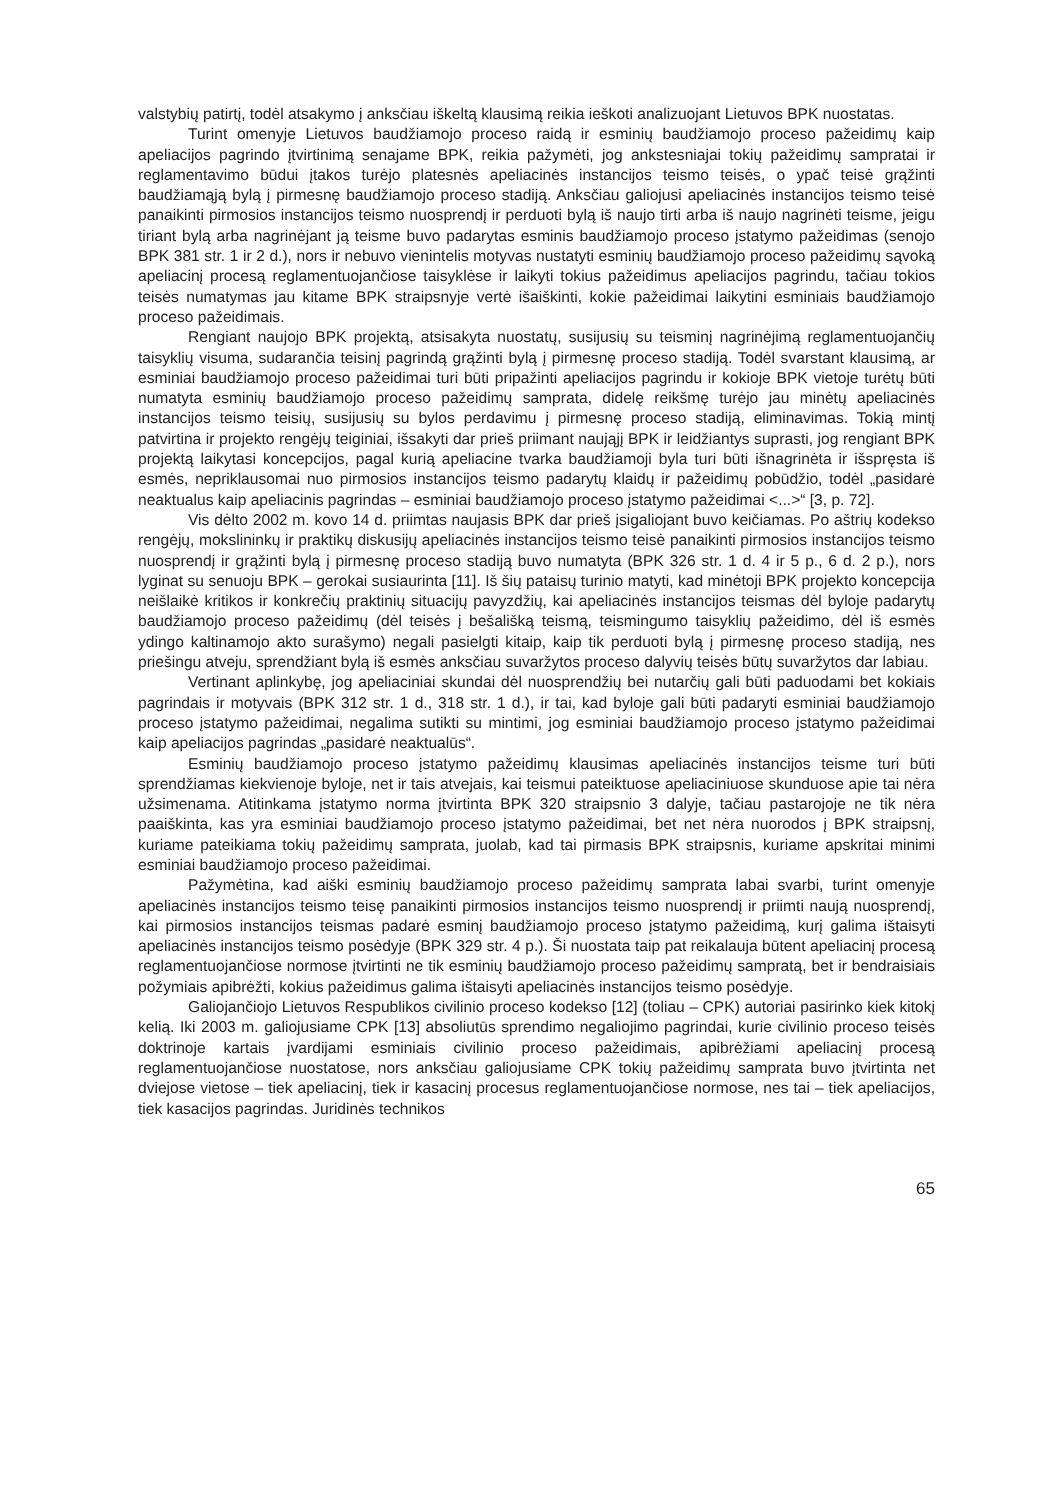valstybių patirtį, todėl atsakymo į anksčiau iškeltą klausimą reikia ieškoti analizuojant Lietuvos BPK nuostatas.
Turint omenyje Lietuvos baudžiamojo proceso raidą ir esminių baudžiamojo proceso pažeidimų kaip apeliacijos pagrindo įtvirtinimą senajame BPK, reikia pažymėti, jog ankstesniajai tokių pažeidimų sampratai ir reglamentavimo būdui įtakos turėjo platesnės apeliacinės instancijos teismo teisės, o ypač teisė grąžinti baudžiamąją bylą į pirmesnę baudžiamojo proceso stadiją. Anksčiau galiojusi apeliacinės instancijos teismo teisė panaikinti pirmosios instancijos teismo nuosprendį ir perduoti bylą iš naujo tirti arba iš naujo nagrinėti teisme, jeigu tiriant bylą arba nagrinėjant ją teisme buvo padarytas esminis baudžiamojo proceso įstatymo pažeidimas (senojo BPK 381 str. 1 ir 2 d.), nors ir nebuvo vienintelis motyvas nustatyti esminių baudžiamojo proceso pažeidimų sąvoką apeliacinį procesą reglamentuojančiose taisyklėse ir laikyti tokius pažeidimus apeliacijos pagrindu, tačiau tokios teisės numatymas jau kitame BPK straipsnyje vertė išaiškinti, kokie pažeidimai laikytini esminiais baudžiamojo proceso pažeidimais.
Rengiant naujojo BPK projektą, atsisakyta nuostatų, susijusių su teisminį nagrinėjimą reglamentuojančių taisyklių visuma, sudarančia teisinį pagrindą grąžinti bylą į pirmesnę proceso stadiją. Todėl svarstant klausimą, ar esminiai baudžiamojo proceso pažeidimai turi būti pripažinti apeliacijos pagrindu ir kokioje BPK vietoje turėtų būti numatyta esminių baudžiamojo proceso pažeidimų samprata, didelę reikšmę turėjo jau minėtų apeliacinės instancijos teismo teisių, susijusių su bylos perdavimu į pirmesnę proceso stadiją, eliminavimas. Tokią mintį patvirtina ir projekto rengėjų teiginiai, išsakyti dar prieš priimant naująjį BPK ir leidžiantys suprasti, jog rengiant BPK projektą laikytasi koncepcijos, pagal kurią apeliacine tvarka baudžiamoji byla turi būti išnagrinėta ir išspręsta iš esmės, nepriklausomai nuo pirmosios instancijos teismo padarytų klaidų ir pažeidimų pobūdžio, todėl „pasidarė neaktualus kaip apeliacinis pagrindas – esminiai baudžiamojo proceso įstatymo pažeidimai <...>“ [3, p. 72].
Vis dėlto 2002 m. kovo 14 d. priimtas naujasis BPK dar prieš įsigaliojant buvo keičiamas. Po aštrių kodekso rengėjų, mokslininkų ir praktikų diskusijų apeliacinės instancijos teismo teisė panaikinti pirmosios instancijos teismo nuosprendį ir grąžinti bylą į pirmesnę proceso stadiją buvo numatyta (BPK 326 str. 1 d. 4 ir 5 p., 6 d. 2 p.), nors lyginat su senuoju BPK – gerokai susiaurinta [11]. Iš šių pataisų turinio matyti, kad minėtoji BPK projekto koncepcija neišlaikė kritikos ir konkrečių praktinių situacijų pavyzdžių, kai apeliacinės instancijos teismas dėl byloje padarytų baudžiamojo proceso pažeidimų (dėl teisės į bešališką teismą, teismingumo taisyklių pažeidimo, dėl iš esmės ydingo kaltinamojo akto surašymo) negali pasielgti kitaip, kaip tik perduoti bylą į pirmesnę proceso stadiją, nes priešingu atveju, sprendžiant bylą iš esmės anksčiau suvaržytos proceso dalyvių teisės būtų suvaržytos dar labiau.
Vertinant aplinkybę, jog apeliaciniai skundai dėl nuosprendžių bei nutarčių gali būti paduodami bet kokiais pagrindais ir motyvais (BPK 312 str. 1 d., 318 str. 1 d.), ir tai, kad byloje gali būti padaryti esminiai baudžiamojo proceso įstatymo pažeidimai, negalima sutikti su mintimi, jog esminiai baudžiamojo proceso įstatymo pažeidimai kaip apeliacijos pagrindas „pasidarė neaktualūs“.
Esminių baudžiamojo proceso įstatymo pažeidimų klausimas apeliacinės instancijos teisme turi būti sprendžiamas kiekvienoje byloje, net ir tais atvejais, kai teismui pateiktuose apeliaciniuose skunduose apie tai nėra užsimenama. Atitinkama įstatymo norma įtvirtinta BPK 320 straipsnio 3 dalyje, tačiau pastarojoje ne tik nėra paaiškinta, kas yra esminiai baudžiamojo proceso įstatymo pažeidimai, bet net nėra nuorodos į BPK straipsnį, kuriame pateikiama tokių pažeidimų samprata, juolab, kad tai pirmasis BPK straipsnis, kuriame apskritai minimi esminiai baudžiamojo proceso pažeidimai.
Pažymėtina, kad aiški esminių baudžiamojo proceso pažeidimų samprata labai svarbi, turint omenyje apeliacinės instancijos teismo teisę panaikinti pirmosios instancijos teismo nuosprendį ir priimti naują nuosprendį, kai pirmosios instancijos teismas padarė esminį baudžiamojo proceso įstatymo pažeidimą, kurį galima ištaisyti apeliacinės instancijos teismo posėdyje (BPK 329 str. 4 p.). Ši nuostata taip pat reikalauja būtent apeliacinį procesą reglamentuojančiose normose įtvirtinti ne tik esminių baudžiamojo proceso pažeidimų sampratą, bet ir bendraisiais požymiais apibrėžti, kokius pažeidimus galima ištaisyti apeliacinės instancijos teismo posėdyje.
Galiojančiojo Lietuvos Respublikos civilinio proceso kodekso [12] (toliau – CPK) autoriai pasirinko kiek kitokį kelią. Iki 2003 m. galiojusiame CPK [13] absoliutūs sprendimo negaliojimo pagrindai, kurie civilinio proceso teisės doktrinoje kartais įvardijami esminiais civilinio proceso pažeidimais, apibrėžiami apeliacinį procesą reglamentuojančiose nuostatose, nors anksčiau galiojusiame CPK tokių pažeidimų samprata buvo įtvirtinta net dviejose vietose – tiek apeliacinį, tiek ir kasacinį procesus reglamentuojančiose normose, nes tai – tiek apeliacijos, tiek kasacijos pagrindas. Juridinės technikos
65